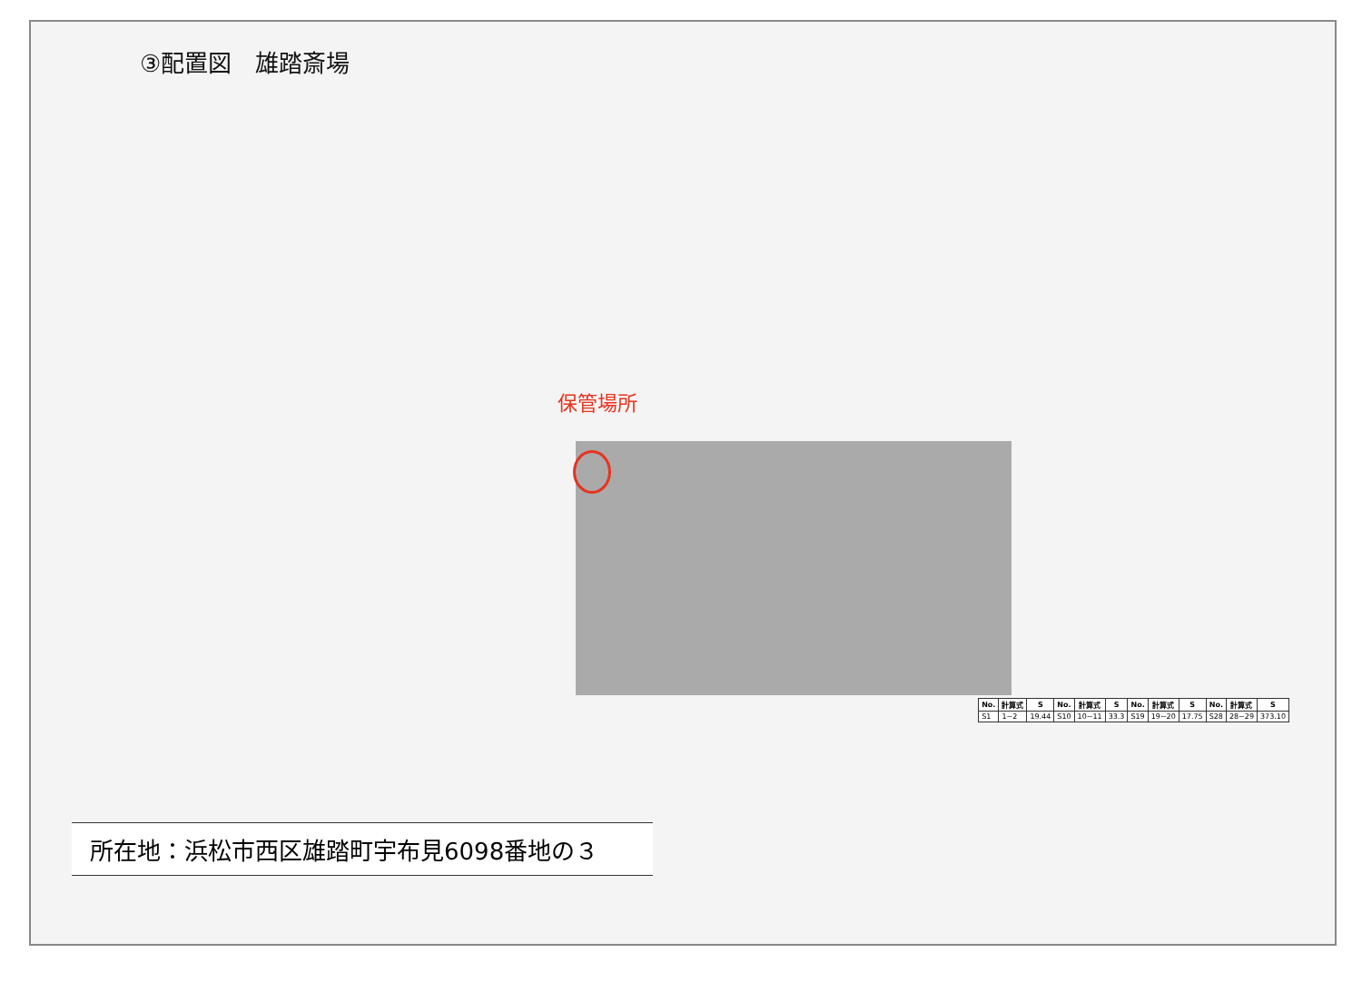③配置図　雄踏斎場
保管場所
| No. | 計算式 | S | No. | 計算式 | S | No. | 計算式 | S | No. | 計算式 | S |
| --- | --- | --- | --- | --- | --- | --- | --- | --- | --- | --- | --- |
| S1 | 1~2 | 19.44 | S10 | 10~11 | 33.3 | S19 | 19~20 | 17.75 | S28 | 28~29 | 373.10 |
所在地：浜松市西区雄踏町宇布見6098番地の３